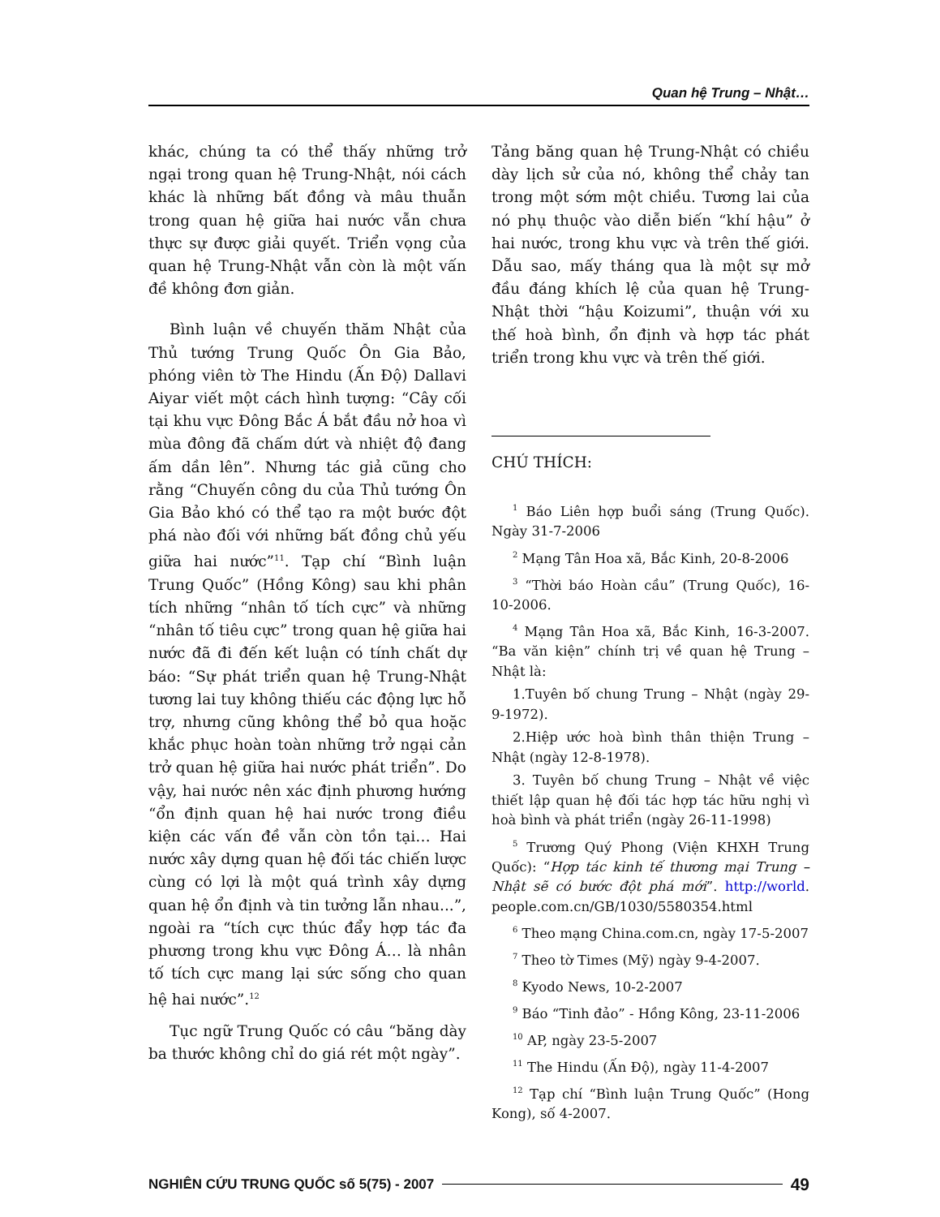Quan hệ Trung – Nhật…
khác, chúng ta có thể thấy những trở ngại trong quan hệ Trung-Nhật, nói cách khác là những bất đồng và mâu thuẫn trong quan hệ giữa hai nước vẫn chưa thực sự được giải quyết. Triển vọng của quan hệ Trung-Nhật vẫn còn là một vấn đề không đơn giản.
Bình luận về chuyến thăm Nhật của Thủ tướng Trung Quốc Ôn Gia Bảo, phóng viên tờ The Hindu (Ấn Độ) Dallavi Aiyar viết một cách hình tượng: “Cây cối tại khu vực Đông Bắc Á bắt đầu nở hoa vì mùa đông đã chấm dứt và nhiệt độ đang ấm dần lên”. Nhưng tác giả cũng cho rằng “Chuyến công du của Thủ tướng Ôn Gia Bảo khó có thể tạo ra một bước đột phá nào đối với những bất đồng chủ yếu giữa hai nước”<sup>11</sup>. Tạp chí “Bình luận Trung Quốc” (Hồng Kông) sau khi phân tích những “nhân tố tích cực” và những “nhân tố tiêu cực” trong quan hệ giữa hai nước đã đi đến kết luận có tính chất dự báo: “Sự phát triển quan hệ Trung-Nhật tương lai tuy không thiếu các động lực hỗ trợ, nhưng cũng không thể bỏ qua hoặc khắc phục hoàn toàn những trở ngại cản trở quan hệ giữa hai nước phát triển”. Do vậy, hai nước nên xác định phương hướng “ổn định quan hệ hai nước trong điều kiện các vấn đề vẫn còn tồn tại… Hai nước xây dựng quan hệ đối tác chiến lược cùng có lợi là một quá trình xây dựng quan hệ ổn định và tin tưởng lẫn nhau...”, ngoài ra “tích cực thúc đẩy hợp tác đa phương trong khu vực Đông Á… là nhân tố tích cực mang lại sức sống cho quan hệ hai nước”.<sup>12</sup>
Tục ngữ Trung Quốc có câu “băng dày ba thước không chỉ do giá rét một ngày”.
Tảng băng quan hệ Trung-Nhật có chiều dày lịch sử của nó, không thể chảy tan trong một sớm một chiều. Tương lai của nó phụ thuộc vào diễn biến “khí hậu” ở hai nước, trong khu vực và trên thế giới. Dẫu sao, mấy tháng qua là một sự mở đầu đáng khích lệ của quan hệ Trung-Nhật thời “hậu Koizumi”, thuận với xu thế hoà bình, ổn định và hợp tác phát triển trong khu vực và trên thế giới.
CHÚ THÍCH:
<sup>1</sup> Báo Liên hợp buổi sáng (Trung Quốc). Ngày 31-7-2006
<sup>2</sup> Mạng Tân Hoa xã, Bắc Kinh, 20-8-2006
<sup>3</sup> “Thời báo Hoàn cầu” (Trung Quốc), 16-10-2006.
<sup>4</sup> Mạng Tân Hoa xã, Bắc Kinh, 16-3-2007. “Ba văn kiện” chính trị về quan hệ Trung – Nhật là:
1.Tuyên bố chung Trung – Nhật (ngày 29-9-1972).
2.Hiệp ước hoà bình thân thiện Trung – Nhật (ngày 12-8-1978).
3. Tuyên bố chung Trung – Nhật về việc thiết lập quan hệ đối tác hợp tác hữu nghị vì hoà bình và phát triển (ngày 26-11-1998)
<sup>5</sup> Trương Quý Phong (Viện KHXH Trung Quốc): “Hợp tác kinh tế thương mại Trung – Nhật sẽ có bước đột phá mới”. http://world. people.com.cn/GB/1030/5580354.html
<sup>6</sup> Theo mạng China.com.cn, ngày 17-5-2007
<sup>7</sup> Theo tờ Times (Mỹ) ngày 9-4-2007.
<sup>8</sup> Kyodo News, 10-2-2007
<sup>9</sup> Báo “Tinh đảo” - Hồng Kông, 23-11-2006
<sup>10</sup> AP, ngày 23-5-2007
<sup>11</sup> The Hindu (Ấn Độ), ngày 11-4-2007
<sup>12</sup> Tạp chí “Bình luận Trung Quốc” (Hong Kong), số 4-2007.
NGHIÊN CỨU TRUNG QUỐC số 5(75) - 2007 49